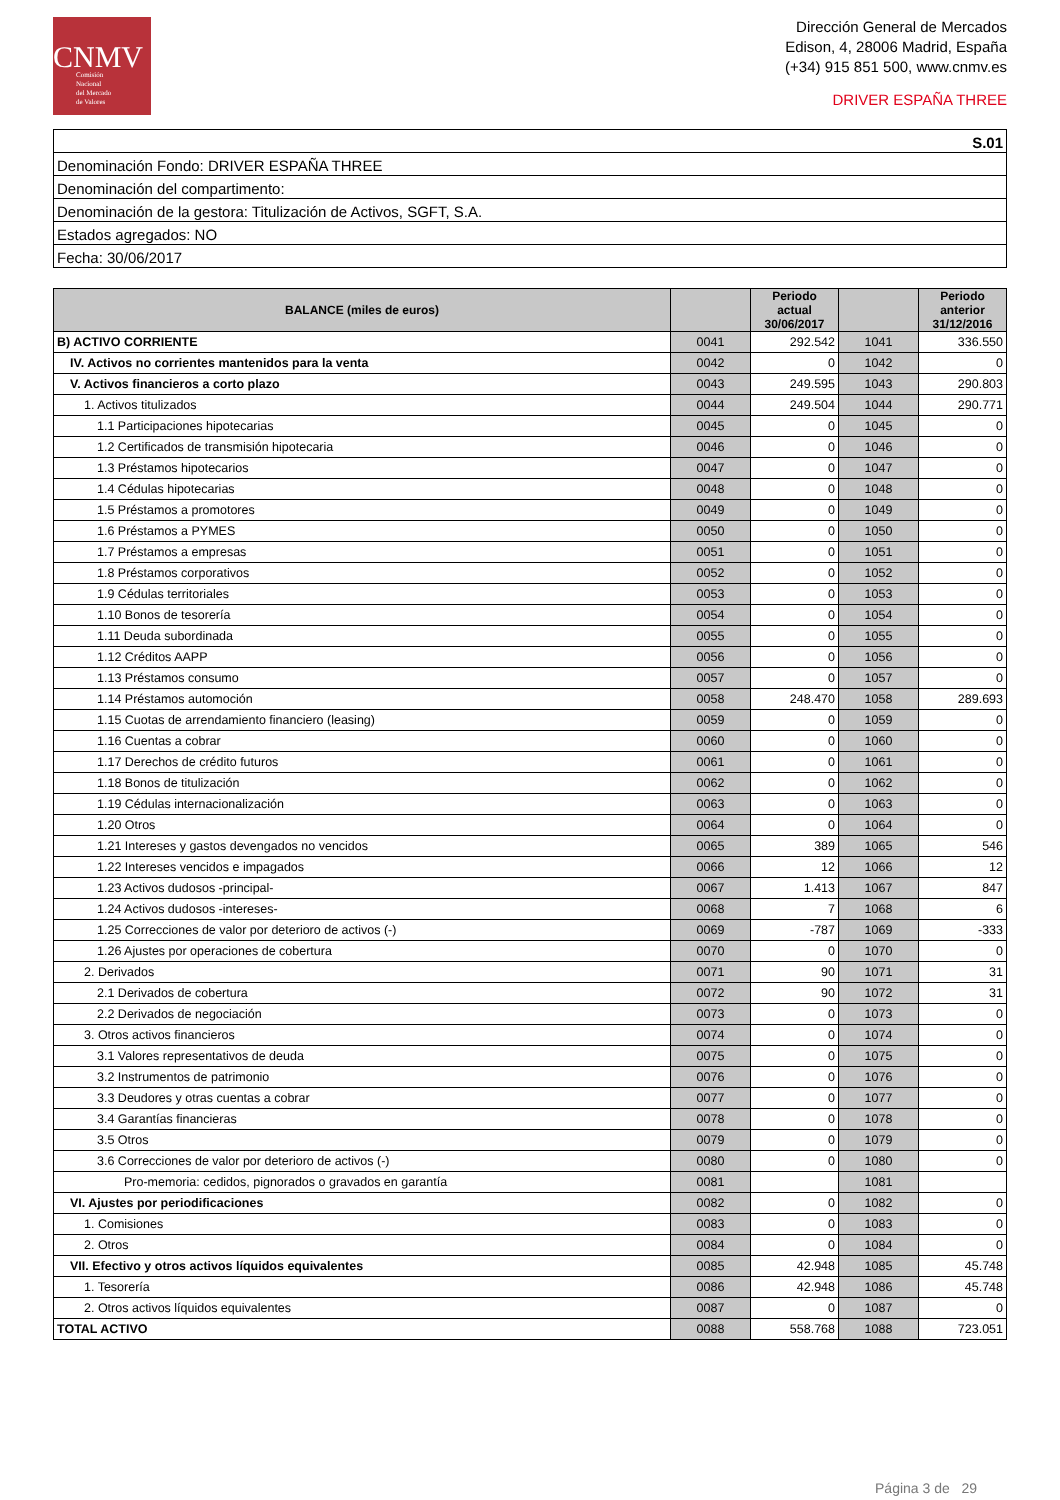CNMV
Comisión
Nacional
del Mercado
de Valores
Dirección General de Mercados
Edison, 4, 28006 Madrid, España
(+34) 915 851 500, www.cnmv.es
DRIVER ESPAÑA THREE
S.01
Denominación Fondo: DRIVER ESPAÑA THREE
Denominación del compartimento:
Denominación de la gestora: Titulización de Activos, SGFT, S.A.
Estados agregados: NO
Fecha: 30/06/2017
| BALANCE (miles de euros) | | Periodo actual 30/06/2017 | | Periodo anterior 31/12/2016 |
| --- | --- | --- | --- | --- |
| B) ACTIVO CORRIENTE | 0041 | 292.542 | 1041 | 336.550 |
| IV. Activos no corrientes mantenidos para la venta | 0042 | 0 | 1042 | 0 |
| V. Activos financieros a corto plazo | 0043 | 249.595 | 1043 | 290.803 |
| 1. Activos titulizados | 0044 | 249.504 | 1044 | 290.771 |
| 1.1 Participaciones hipotecarias | 0045 | 0 | 1045 | 0 |
| 1.2 Certificados de transmisión hipotecaria | 0046 | 0 | 1046 | 0 |
| 1.3 Préstamos hipotecarios | 0047 | 0 | 1047 | 0 |
| 1.4 Cédulas hipotecarias | 0048 | 0 | 1048 | 0 |
| 1.5 Préstamos a promotores | 0049 | 0 | 1049 | 0 |
| 1.6 Préstamos a PYMES | 0050 | 0 | 1050 | 0 |
| 1.7 Préstamos a empresas | 0051 | 0 | 1051 | 0 |
| 1.8 Préstamos corporativos | 0052 | 0 | 1052 | 0 |
| 1.9 Cédulas territoriales | 0053 | 0 | 1053 | 0 |
| 1.10 Bonos de tesorería | 0054 | 0 | 1054 | 0 |
| 1.11 Deuda subordinada | 0055 | 0 | 1055 | 0 |
| 1.12 Créditos AAPP | 0056 | 0 | 1056 | 0 |
| 1.13 Préstamos consumo | 0057 | 0 | 1057 | 0 |
| 1.14 Préstamos automoción | 0058 | 248.470 | 1058 | 289.693 |
| 1.15 Cuotas de arrendamiento financiero (leasing) | 0059 | 0 | 1059 | 0 |
| 1.16 Cuentas a cobrar | 0060 | 0 | 1060 | 0 |
| 1.17 Derechos de crédito futuros | 0061 | 0 | 1061 | 0 |
| 1.18 Bonos de titulización | 0062 | 0 | 1062 | 0 |
| 1.19 Cédulas internacionalización | 0063 | 0 | 1063 | 0 |
| 1.20 Otros | 0064 | 0 | 1064 | 0 |
| 1.21 Intereses y gastos devengados no vencidos | 0065 | 389 | 1065 | 546 |
| 1.22 Intereses vencidos e impagados | 0066 | 12 | 1066 | 12 |
| 1.23 Activos dudosos -principal- | 0067 | 1.413 | 1067 | 847 |
| 1.24 Activos dudosos -intereses- | 0068 | 7 | 1068 | 6 |
| 1.25 Correcciones de valor por deterioro de activos (-) | 0069 | -787 | 1069 | -333 |
| 1.26 Ajustes por operaciones de cobertura | 0070 | 0 | 1070 | 0 |
| 2. Derivados | 0071 | 90 | 1071 | 31 |
| 2.1 Derivados de cobertura | 0072 | 90 | 1072 | 31 |
| 2.2 Derivados de negociación | 0073 | 0 | 1073 | 0 |
| 3. Otros activos financieros | 0074 | 0 | 1074 | 0 |
| 3.1 Valores representativos de deuda | 0075 | 0 | 1075 | 0 |
| 3.2 Instrumentos de patrimonio | 0076 | 0 | 1076 | 0 |
| 3.3 Deudores y otras cuentas a cobrar | 0077 | 0 | 1077 | 0 |
| 3.4 Garantías financieras | 0078 | 0 | 1078 | 0 |
| 3.5 Otros | 0079 | 0 | 1079 | 0 |
| 3.6 Correcciones de valor por deterioro de activos (-) | 0080 | 0 | 1080 | 0 |
| Pro-memoria: cedidos, pignorados o gravados en garantía | 0081 | | 1081 | |
| VI. Ajustes por periodificaciones | 0082 | 0 | 1082 | 0 |
| 1. Comisiones | 0083 | 0 | 1083 | 0 |
| 2. Otros | 0084 | 0 | 1084 | 0 |
| VII. Efectivo y otros activos líquidos equivalentes | 0085 | 42.948 | 1085 | 45.748 |
| 1. Tesorería | 0086 | 42.948 | 1086 | 45.748 |
| 2. Otros activos líquidos equivalentes | 0087 | 0 | 1087 | 0 |
| TOTAL ACTIVO | 0088 | 558.768 | 1088 | 723.051 |
Página 3 de 29